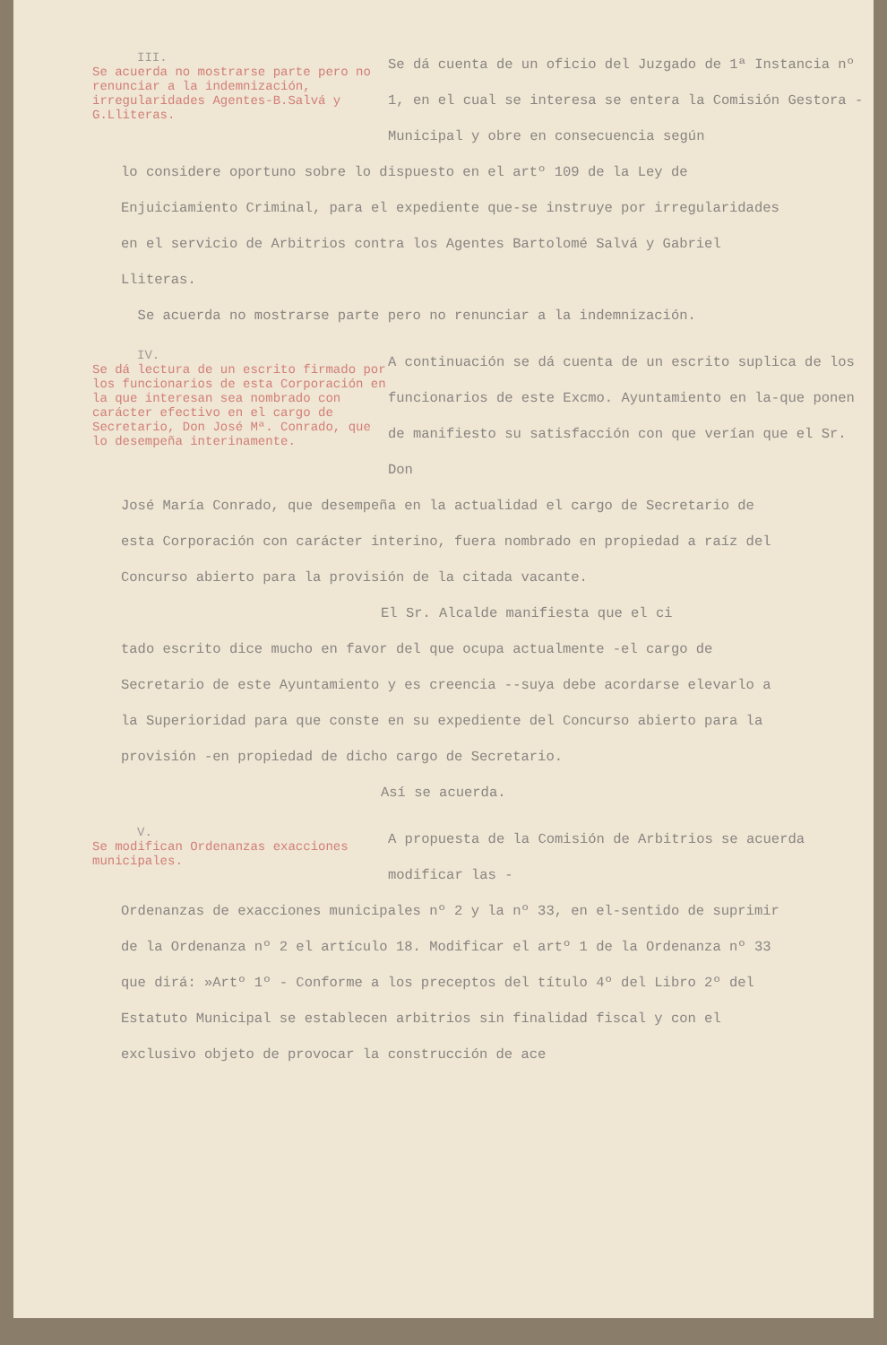III.
Se acuerda no mostrarse parte pero no renunciar a la indemnización, irregularidades Agentes-B.Salvá y G.Lliteras.
Se dá cuenta de un oficio del Juzgado de 1ª Instancia nº 1, en el cual se interesa se entera la Comisión Gestora - Municipal y obre en consecuencia según
lo considere oportuno sobre lo dispuesto en el artº 109 de la Ley de Enjuiciamiento Criminal, para el expediente que-se instruye por irregularidades en el servicio de Arbitrios contra los Agentes Bartolomé Salvá y Gabriel Lliteras.
Se acuerda no mostrarse parte pero no renunciar a la indemnización.
IV.
Se dá lectura de un escrito firmado por los funcionarios de esta Corporación en la que interesan sea nombrado con carácter efectivo en el cargo de Secretario, Don José Mª. Conrado, que lo desempeña interinamente.
A continuación se dá cuenta de un escrito suplica de los funcionarios de este Excmo. Ayuntamiento en la-que ponen de manifiesto su satisfacción con que verían que el Sr. Don
José María Conrado, que desempeña en la actualidad el cargo de Secretario de esta Corporación con carácter interino, fuera nombrado en propiedad a raíz del Concurso abierto para la provisión de la citada vacante.
El Sr. Alcalde manifiesta que el ci
tado escrito dice mucho en favor del que ocupa actualmente -el cargo de Secretario de este Ayuntamiento y es creencia --suya debe acordarse elevarlo a la Superioridad para que conste en su expediente del Concurso abierto para la provisión -en propiedad de dicho cargo de Secretario.
Así se acuerda.
V.
Se modifican Ordenanzas exacciones municipales.
A propuesta de la Comisión de Arbitrios se acuerda modificar las -
Ordenanzas de exacciones municipales nº 2 y la nº 33, en el-sentido de suprimir de la Ordenanza nº 2 el artículo 18. Modificar el artº 1 de la Ordenanza nº 33 que dirá: »Artº 1º - Conforme a los preceptos del título 4º del Libro 2º del Estatuto Municipal se establecen arbitrios sin finalidad fiscal y con el exclusivo objeto de provocar la construcción de ace